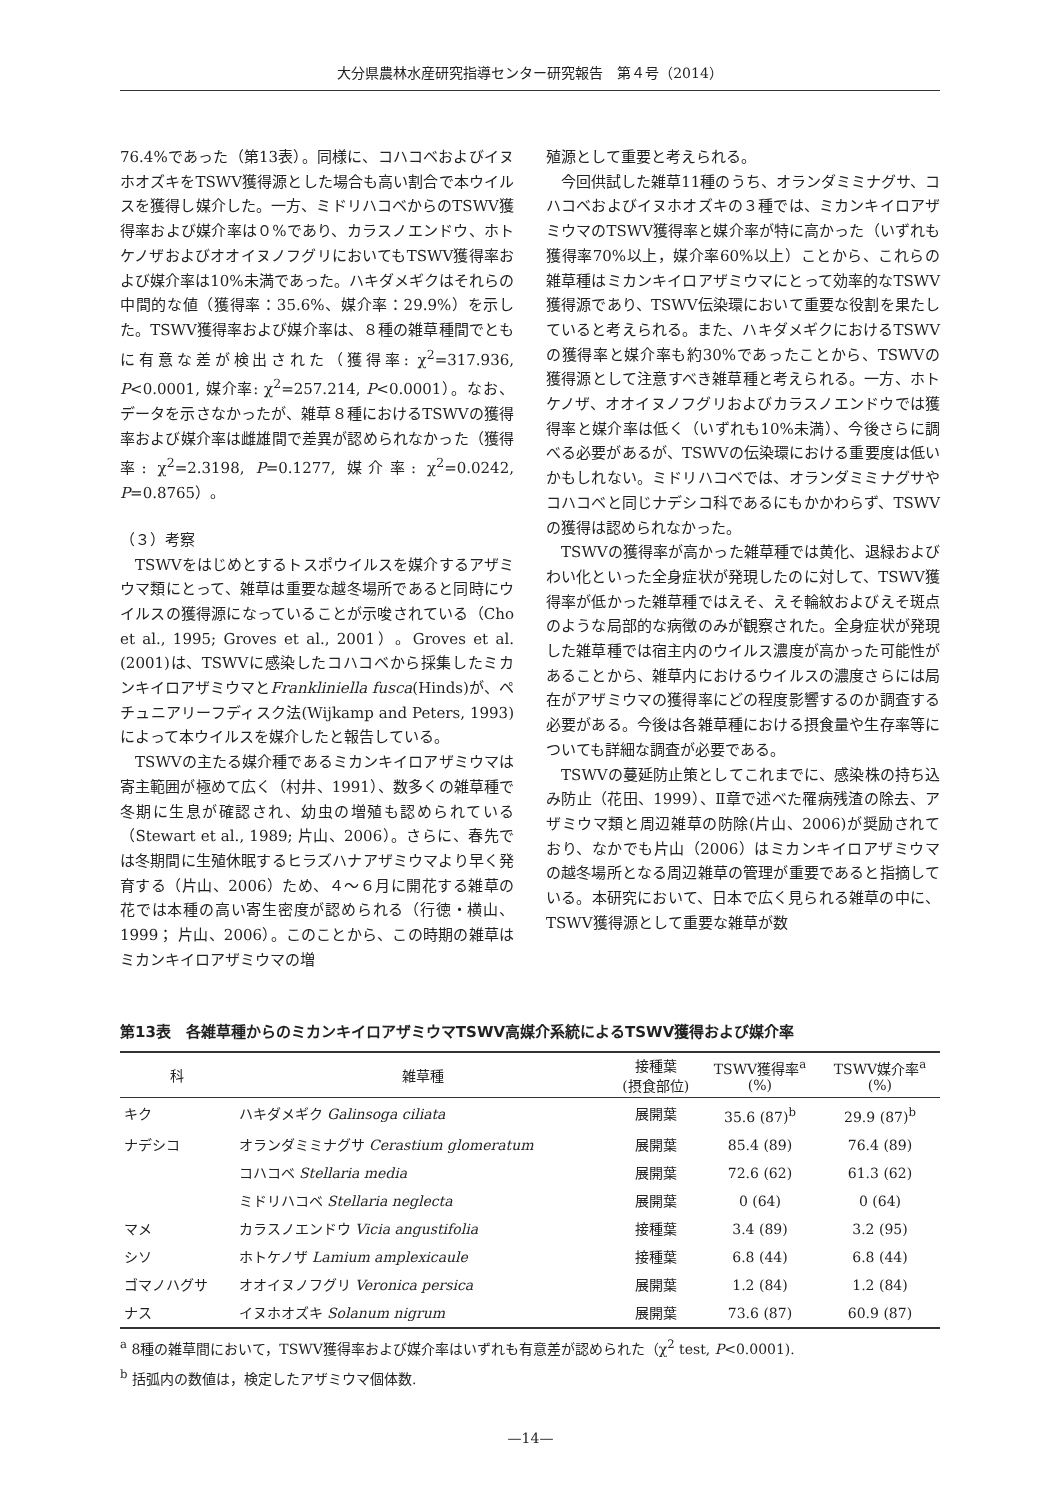大分県農林水産研究指導センター研究報告　第４号（2014）
76.4%であった（第13表）。同様に、コハコベおよびイヌホオズキをTSWV獲得源とした場合も高い割合で本ウイルスを獲得し媒介した。一方、ミドリハコベからのTSWV獲得率および媒介率は０%であり、カラスノエンドウ、ホトケノザおよびオオイヌノフグリにおいてもTSWV獲得率および媒介率は10%未満であった。ハキダメギクはそれらの中間的な値（獲得率：35.6%、媒介率：29.9%）を示した。TSWV獲得率および媒介率は、８種の雑草種間でともに有意な差が検出された（獲得率: χ<sup>2</sup>=317.936, P<0.0001, 媒介率: χ<sup>2</sup>=257.214, P<0.0001）。なお、データを示さなかったが、雑草８種におけるTSWVの獲得率および媒介率は雌雄間で差異が認められなかった（獲得率: χ<sup>2</sup>=2.3198, P=0.1277, 媒介率: χ<sup>2</sup>=0.0242, P=0.8765）。
（３）考察
　TSWVをはじめとするトスポウイルスを媒介するアザミウマ類にとって、雑草は重要な越冬場所であると同時にウイルスの獲得源になっていることが示唆されている（Cho et al., 1995; Groves et al., 2001）。Groves et al. (2001)は、TSWVに感染したコハコベから採集したミカンキイロアザミウマとFrankliniella fusca(Hinds)が、ペチュニアリーフディスク法(Wijkamp and Peters, 1993)によって本ウイルスを媒介したと報告している。
　TSWVの主たる媒介種であるミカンキイロアザミウマは寄主範囲が極めて広く（村井、1991）、数多くの雑草種で冬期に生息が確認され、幼虫の増殖も認められている（Stewart et al., 1989; 片山、2006）。さらに、春先では冬期間に生殖休眠するヒラズハナアザミウマより早く発育する（片山、2006）ため、４～６月に開花する雑草の花では本種の高い寄生密度が認められる（行徳・横山、1999； 片山、2006）。このことから、この時期の雑草はミカンキイロアザミウマの増
殖源として重要と考えられる。
　今回供試した雑草11種のうち、オランダミミナグサ、コハコベおよびイヌホオズキの３種では、ミカンキイロアザミウマのTSWV獲得率と媒介率が特に高かった（いずれも獲得率70%以上，媒介率60%以上）ことから、これらの雑草種はミカンキイロアザミウマにとって効率的なTSWV獲得源であり、TSWV伝染環において重要な役割を果たしていると考えられる。また、ハキダメギクにおけるTSWVの獲得率と媒介率も約30%であったことから、TSWVの獲得源として注意すべき雑草種と考えられる。一方、ホトケノザ、オオイヌノフグリおよびカラスノエンドウでは獲得率と媒介率は低く（いずれも10%未満）、今後さらに調べる必要があるが、TSWVの伝染環における重要度は低いかもしれない。ミドリハコベでは、オランダミミナグサやコハコベと同じナデシコ科であるにもかかわらず、TSWVの獲得は認められなかった。
　TSWVの獲得率が高かった雑草種では黄化、退緑およびわい化といった全身症状が発現したのに対して、TSWV獲得率が低かった雑草種ではえそ、えそ輪紋およびえそ斑点のような局部的な病徴のみが観察された。全身症状が発現した雑草種では宿主内のウイルス濃度が高かった可能性があることから、雑草内におけるウイルスの濃度さらには局在がアザミウマの獲得率にどの程度影響するのか調査する必要がある。今後は各雑草種における摂食量や生存率等についても詳細な調査が必要である。
　TSWVの蔓延防止策としてこれまでに、感染株の持ち込み防止（花田、1999）、Ⅱ章で述べた罹病残渣の除去、アザミウマ類と周辺雑草の防除(片山、2006)が奨励されており、なかでも片山（2006）はミカンキイロアザミウマの越冬場所となる周辺雑草の管理が重要であると指摘している。本研究において、日本で広く見られる雑草の中に、TSWV獲得源として重要な雑草が数
第13表　各雑草種からのミカンキイロアザミウマTSWV高媒介系統によるTSWV獲得および媒介率
| 科 | 雑草種 | 接種葉 (摂食部位) | TSWV獲得率<sup>a</sup> (%) | TSWV媒介率<sup>a</sup> (%) |
| --- | --- | --- | --- | --- |
| キク | ハキダメギク Galinsoga ciliata | 展開葉 | 35.6 (87)<sup>b</sup> | 29.9 (87)<sup>b</sup> |
| ナデシコ | オランダミミナグサ Cerastium glomeratum | 展開葉 | 85.4 (89) | 76.4 (89) |
| | コハコベ Stellaria media | 展開葉 | 72.6 (62) | 61.3 (62) |
| | ミドリハコベ Stellaria neglecta | 展開葉 | 0 (64) | 0 (64) |
| マメ | カラスノエンドウ Vicia angustifolia | 接種葉 | 3.4 (89) | 3.2 (95) |
| シソ | ホトケノザ Lamium amplexicaule | 接種葉 | 6.8 (44) | 6.8 (44) |
| ゴマノハグサ | オオイヌノフグリ Veronica persica | 展開葉 | 1.2 (84) | 1.2 (84) |
| ナス | イヌホオズキ Solanum nigrum | 展開葉 | 73.6 (87) | 60.9 (87) |
<sup>a</sup> 8種の雑草間において，TSWV獲得率および媒介率はいずれも有意差が認められた（χ<sup>2</sup> test, P<0.0001).
<sup>b</sup> 括弧内の数値は，検定したアザミウマ個体数.
—14—